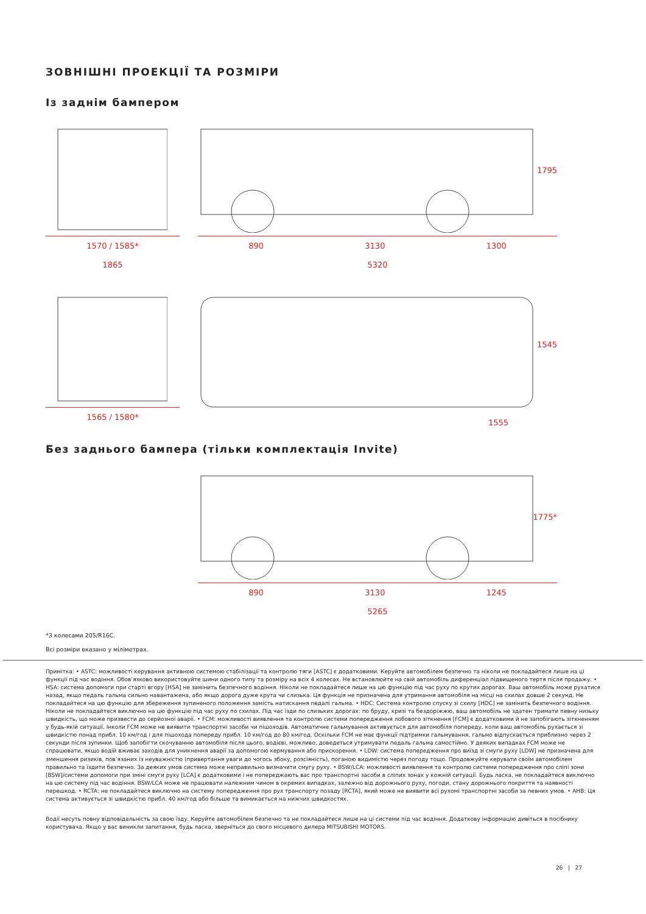ЗОВНІШНІ ПРОЕКЦІЇ ТА РОЗМІРИ
Із заднім бампером
1570 / 1585*
1865
1795
890 3130 1300
5320
1565 / 1580*
1545
1555
Без заднього бампера (тільки комплектація Invite)
1775*
890 3130 1245
5265
*З колесами 205/R16C.
Всі розміри вказано у міліметрах.
Примітка: • ASTC: можливості керування активною системою стабілізації та контролю тяги [ASTC] є додатковими. Керуйте автомобілем безпечно та ніколи не покладайтеся лише на ці функції під час водіння. Обов’язково використовуйте шини одного типу та розміру на всіх 4 колесах. Не встановлюйте на свій автомобіль диференціал підвищеного тертя після продажу. • HSA: система допомоги при старті вгору [HSA] не замінить безпечного водіння. Ніколи не покладайтеся лише на цю функцію під час руху по крутих дорогах. Ваш автомобіль може рухатися назад, якщо педаль гальма сильно навантажена, або якщо дорога дуже крута чи слизька. Ця функція не призначена для утримання автомобіля на місці на схилах довше 2 секунд. Не покладайтеся на цю функцію для збереження зупиненого положення замість натискання педалі гальма. • HDC: Система контролю спуску зі схилу [HDC] не замінить безпечного водіння. Ніколи не покладайтеся виключно на цю функцію під час руху по схилах. Під час їзди по слизьких дорогах: по бруду, кризі та бездоріжжю, ваш автомобіль не здатен тримати певну низьку швидкість, що може призвести до серйозної аварії. • FCM: можливості виявлення та контролю системи попередження лобового зіткнення [FCM] є додатковими й не запобігають зіткненням у будь-якій ситуації. Інколи FCM може не виявити транспортні засоби чи пішоходів. Автоматичне гальмування активується для автомобіля попереду, коли ваш автомобіль рухається зі швидкістю понад прибл. 10 км/год і для пішохода попереду прибл. 10 км/год до 80 км/год. Оскільки FCM не має функції підтримки гальмування, гальмо відпускається приблизно через 2 секунди після зупинки. Щоб запобігти скочуванню автомобіля після цього, водієві, можливо, доведеться утримувати педаль гальма самостійно. У деяких випадках FCM може не спрацювати, якщо водій вживає заходів для уникнення аварії за допомогою кермування або прискорення. • LDW: система попередження про виїзд зі смуги руху [LDW] не призначена для зменшення ризиків, пов’язаних із неуважністю (привертання уваги до чогось збоку, розсіяність), поганою видимістю через погоду тощо. Продовжуйте керувати своїм автомобілем правильно та їздити безпечно. За деяких умов система може неправильно визначити смугу руху. • BSW/LCA: можливості виявлення та контролю системи попередження про сліпі зони [BSW]/системи допомоги при зміні смуги руху [LCA] є додатковими і не попереджають вас про транспортні засоби в сліпих зонах у кожній ситуації. Будь ласка, не покладайтеся виключно на цю систему під час водіння. BSW/LCA може не працювати належним чином в окремих випадках, залежно від дорожнього руху, погоди, стану дорожнього покриття та наявності перешкод. • RCTA: не покладайтеся виключно на систему попередження про рух транспорту позаду [RCTA], який може не виявити всі рухомі транспортні засоби за певних умов. • AHB: Ця система активується зі швидкістю прибл. 40 км/год або більше та вимикається на нижчих швидкостях.
Водії несуть повну відповідальність за свою їзду. Керуйте автомобілем безпечно та не покладайтеся лише на ці системи під час водіння. Додаткову інформацію дивіться в посібнику користувача. Якщо у вас виникли запитання, будь ласка, зверніться до свого місцевого дилера MITSUBISHI MOTORS.
26 | 27